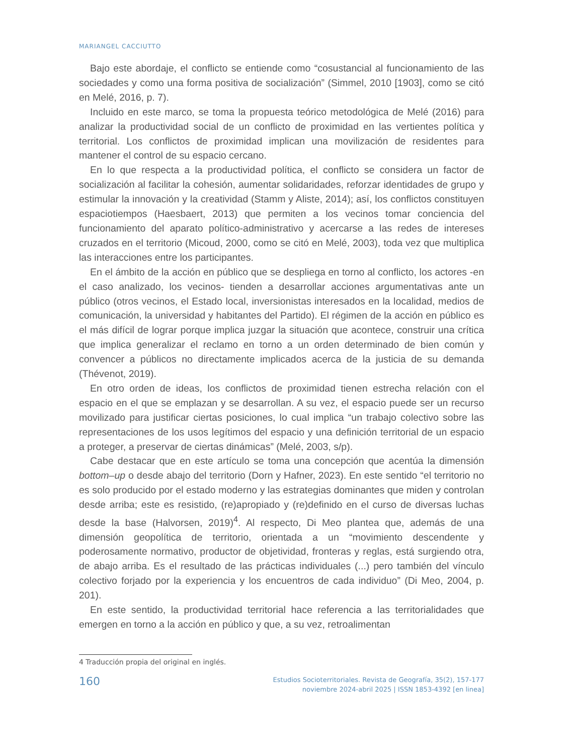MARIANGEL CACCIUTTO
Bajo este abordaje, el conflicto se entiende como “cosustancial al funcionamiento de las sociedades y como una forma positiva de socialización” (Simmel, 2010 [1903], como se citó en Melé, 2016, p. 7).
Incluido en este marco, se toma la propuesta teórico metodológica de Melé (2016) para analizar la productividad social de un conflicto de proximidad en las vertientes política y territorial. Los conflictos de proximidad implican una movilización de residentes para mantener el control de su espacio cercano.
En lo que respecta a la productividad política, el conflicto se considera un factor de socialización al facilitar la cohesión, aumentar solidaridades, reforzar identidades de grupo y estimular la innovación y la creatividad (Stamm y Aliste, 2014); así, los conflictos constituyen espaciotiempos (Haesbaert, 2013) que permiten a los vecinos tomar conciencia del funcionamiento del aparato político-administrativo y acercarse a las redes de intereses cruzados en el territorio (Micoud, 2000, como se citó en Melé, 2003), toda vez que multiplica las interacciones entre los participantes.
En el ámbito de la acción en público que se despliega en torno al conflicto, los actores -en el caso analizado, los vecinos- tienden a desarrollar acciones argumentativas ante un público (otros vecinos, el Estado local, inversionistas interesados en la localidad, medios de comunicación, la universidad y habitantes del Partido). El régimen de la acción en público es el más difícil de lograr porque implica juzgar la situación que acontece, construir una crítica que implica generalizar el reclamo en torno a un orden determinado de bien común y convencer a públicos no directamente implicados acerca de la justicia de su demanda (Thévenot, 2019).
En otro orden de ideas, los conflictos de proximidad tienen estrecha relación con el espacio en el que se emplazan y se desarrollan. A su vez, el espacio puede ser un recurso movilizado para justificar ciertas posiciones, lo cual implica “un trabajo colectivo sobre las representaciones de los usos legítimos del espacio y una definición territorial de un espacio a proteger, a preservar de ciertas dinámicas” (Melé, 2003, s/p).
Cabe destacar que en este artículo se toma una concepción que acentúa la dimensión bottom–up o desde abajo del territorio (Dorn y Hafner, 2023). En este sentido “el territorio no es solo producido por el estado moderno y las estrategias dominantes que miden y controlan desde arriba; este es resistido, (re)apropiado y (re)definido en el curso de diversas luchas desde la base (Halvorsen, 2019)<sup>4</sup>. Al respecto, Di Meo plantea que, además de una dimensión geopolítica de territorio, orientada a un “movimiento descendente y poderosamente normativo, productor de objetividad, fronteras y reglas, está surgiendo otra, de abajo arriba. Es el resultado de las prácticas individuales (...) pero también del vínculo colectivo forjado por la experiencia y los encuentros de cada individuo” (Di Meo, 2004, p. 201).
En este sentido, la productividad territorial hace referencia a las territorialidades que emergen en torno a la acción en público y que, a su vez, retroalimentan
4 Traducción propia del original en inglés.
160
Estudios Socioterritoriales. Revista de Geografía, 35(2), 157-177
noviembre 2024-abril 2025 | ISSN 1853-4392 [en linea]